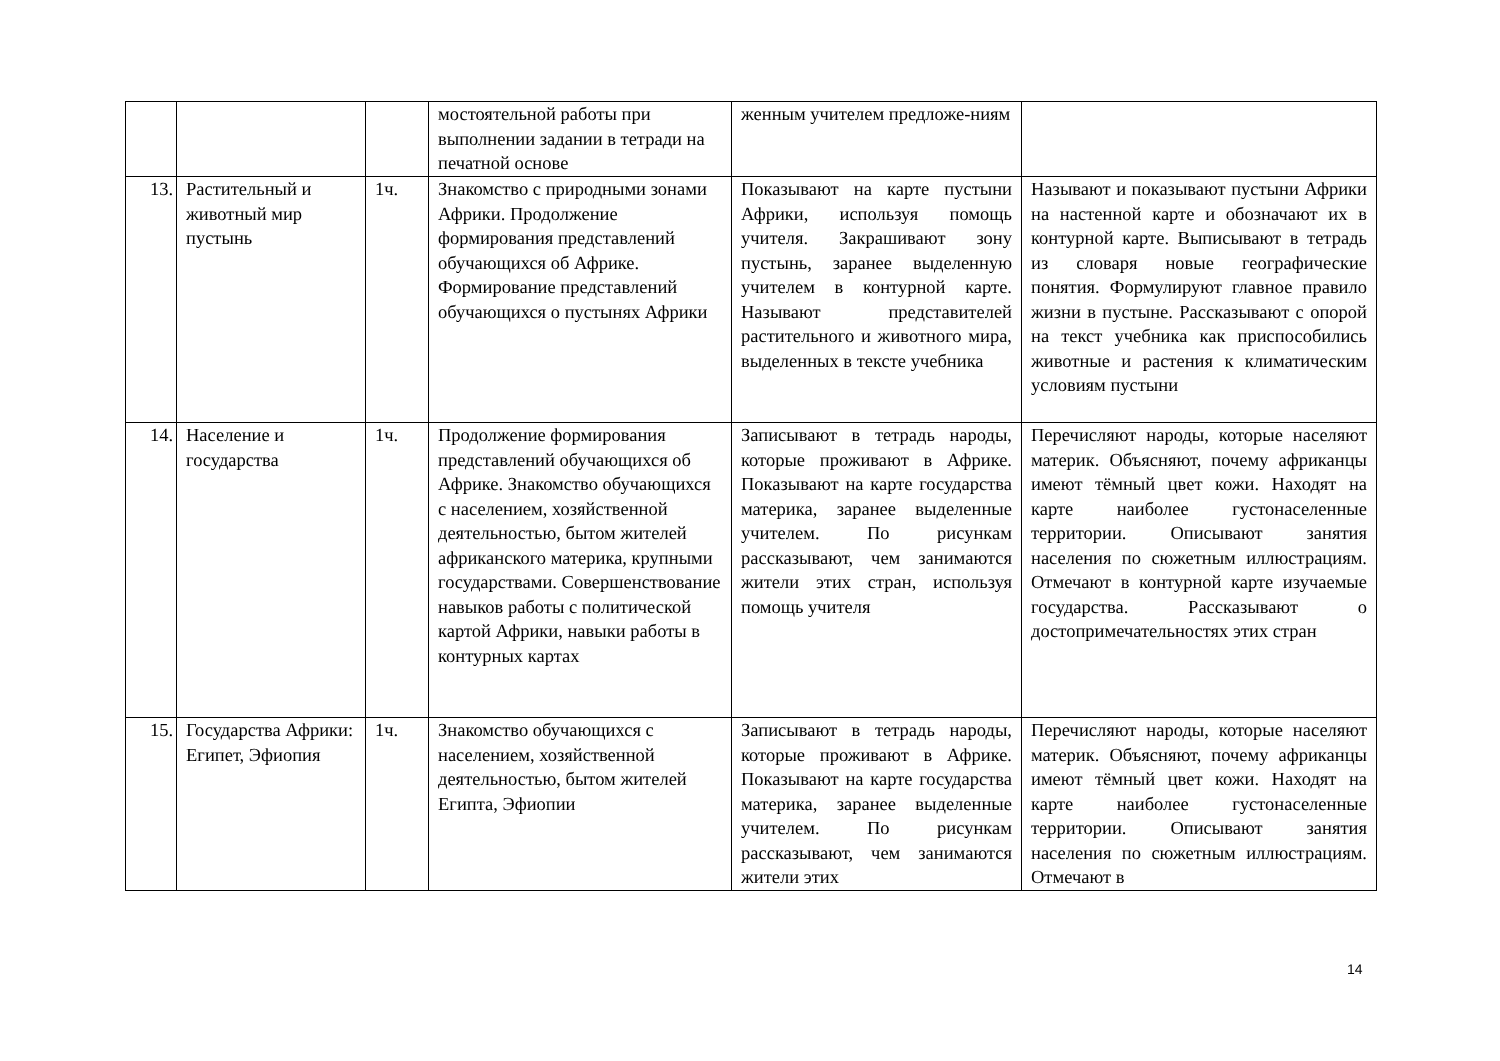| | | | мостоятельной работы при выполнении задании в тетради на печатной основе | женным учителем предложе-ниям | |
| 13. | Растительный и животный мир пустынь | 1ч. | Знакомство с природными зонами Африки. Продолжение формирования представлений обучающихся об Африке. Формирование представлений обучающихся о пустынях Африки | Показывают на карте пустыни Африки, используя помощь учителя. Закрашивают зону пустынь, заранее выделенную учителем в контурной карте. Называют представителей растительного и животного мира, выделенных в тексте учебника | Называют и показывают пустыни Африки на настенной карте и обозначают их в контурной карте. Выписывают в тетрадь из словаря новые географические понятия. Формулируют главное правило жизни в пустыне. Рассказывают с опорой на текст учебника как приспособились животные и растения к климатическим условиям пустыни |
| 14. | Население и государства | 1ч. | Продолжение формирования представлений обучающихся об Африке. Знакомство обучающихся с населением, хозяйственной деятельностью, бытом жителей африканского материка, крупными государствами. Совершенствование навыков работы с политической картой Африки, навыки работы в контурных картах | Записывают в тетрадь народы, которые проживают в Африке. Показывают на карте государства материка, заранее выделенные учителем. По рисункам рассказывают, чем занимаются жители этих стран, используя помощь учителя | Перечисляют народы, которые населяют материк. Объясняют, почему африканцы имеют тёмный цвет кожи. Находят на карте наиболее густонаселенные территории. Описывают занятия населения по сюжетным иллюстрациям. Отмечают в контурной карте изучаемые государства. Рассказывают о достопримечательностях этих стран |
| 15. | Государства Африки: Египет, Эфиопия | 1ч. | Знакомство обучающихся с населением, хозяйственной деятельностью, бытом жителей Египта, Эфиопии | Записывают в тетрадь народы, которые проживают в Африке. Показывают на карте государства материка, заранее выделенные учителем. По рисункам рассказывают, чем занимаются жители этих | Перечисляют народы, которые населяют материк. Объясняют, почему африканцы имеют тёмный цвет кожи. Находят на карте наиболее густонаселенные территории. Описывают занятия населения по сюжетным иллюстрациям. Отмечают в |
14